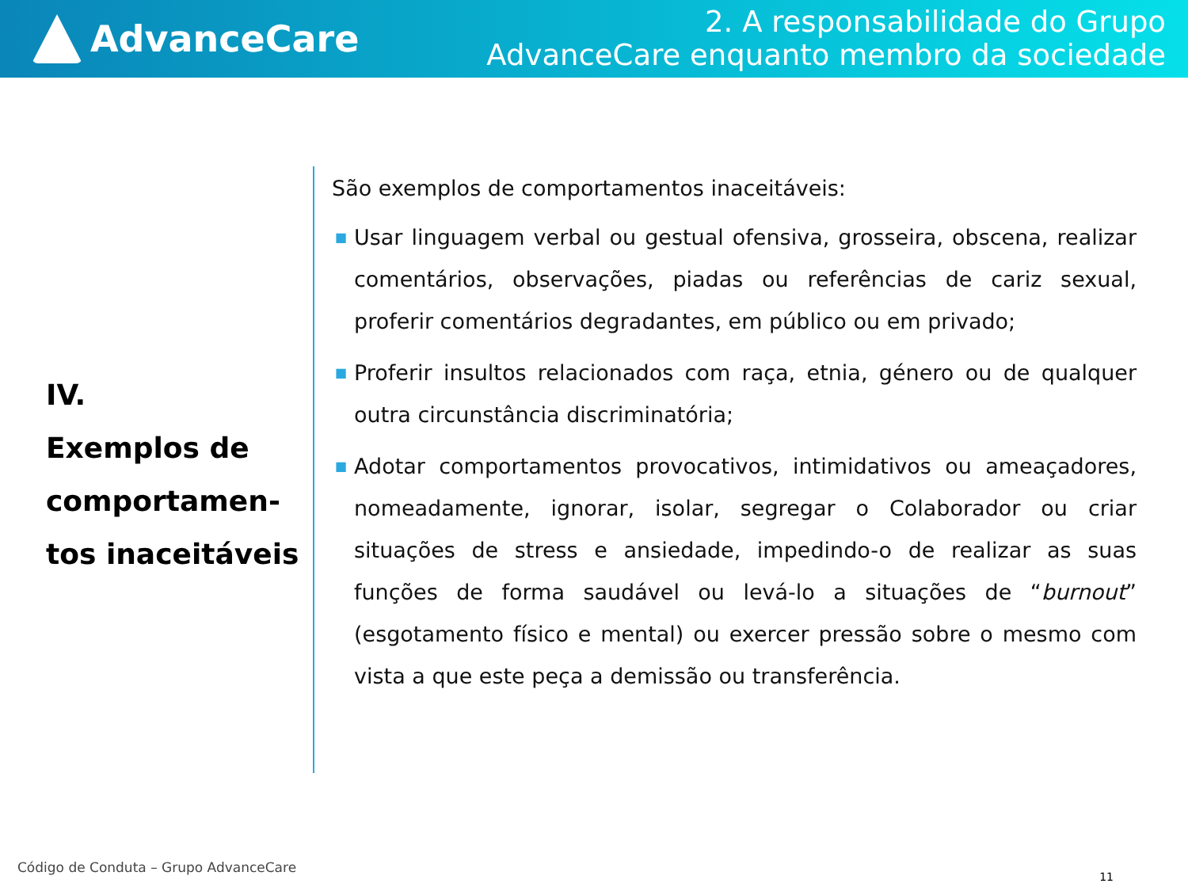AdvanceCare
2. A responsabilidade do Grupo
AdvanceCare enquanto membro da sociedade
IV.
Exemplos de comportamen-tos inaceitáveis
São exemplos de comportamentos inaceitáveis:
■ Usar linguagem verbal ou gestual ofensiva, grosseira, obscena, realizar comentários, observações, piadas ou referências de cariz sexual, proferir comentários degradantes, em público ou em privado;
■ Proferir insultos relacionados com raça, etnia, género ou de qualquer outra circunstância discriminatória;
■ Adotar comportamentos provocativos, intimidativos ou ameaçadores, nomeadamente, ignorar, isolar, segregar o Colaborador ou criar situações de stress e ansiedade, impedindo-o de realizar as suas funções de forma saudável ou levá-lo a situações de “burnout” (esgotamento físico e mental) ou exercer pressão sobre o mesmo com vista a que este peça a demissão ou transferência.
Código de Conduta – Grupo AdvanceCare
11